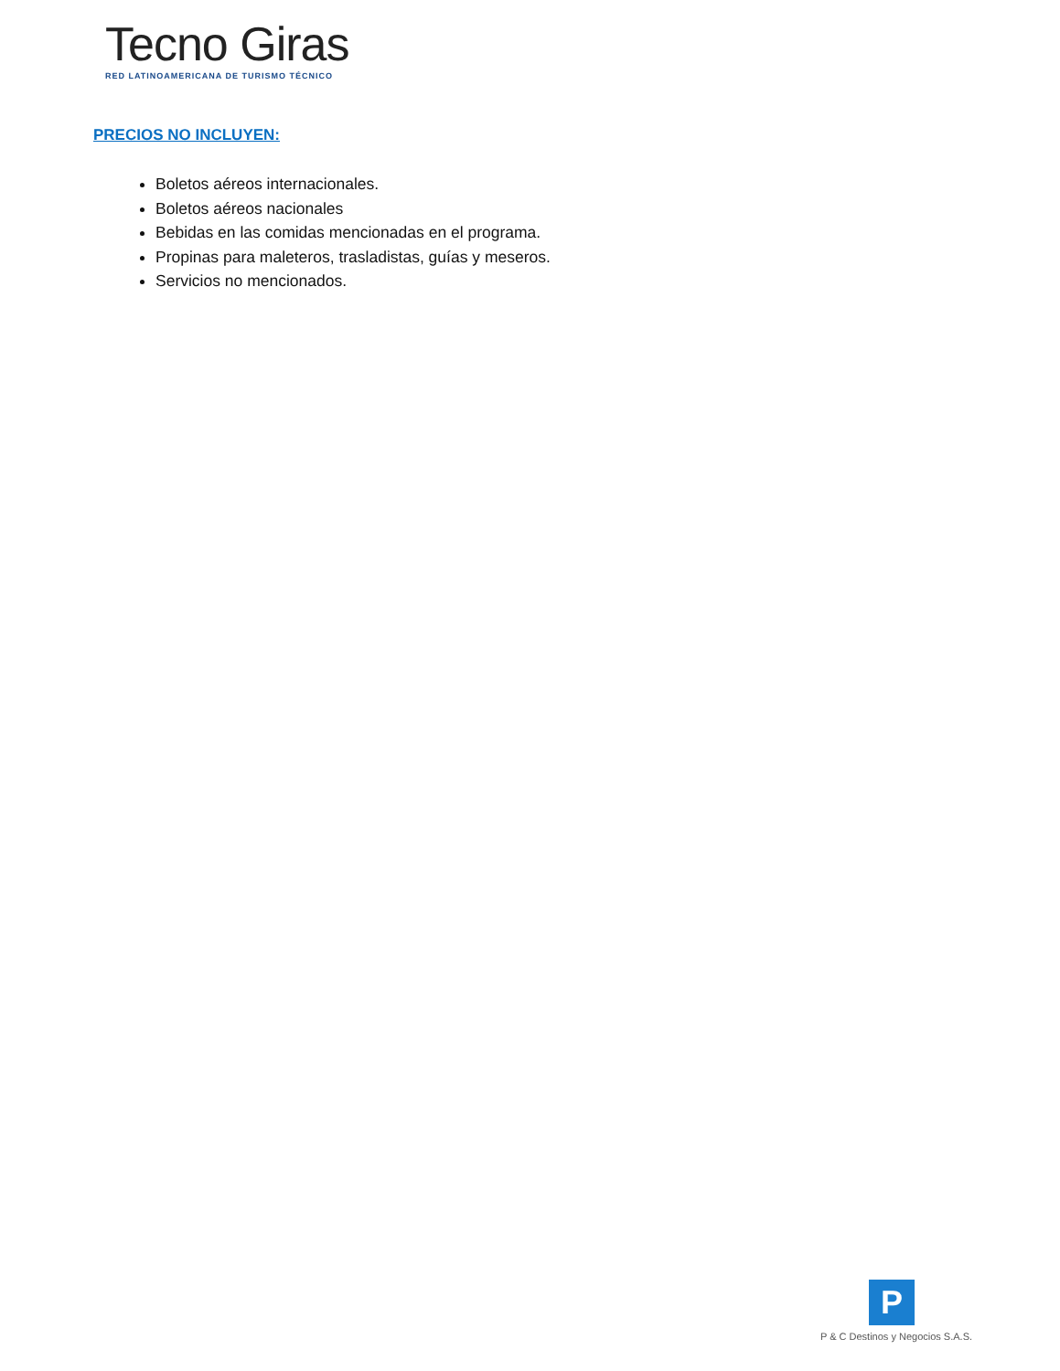Tecno Giras
RED LATINOAMERICANA DE TURISMO TÉCNICO
PRECIOS NO INCLUYEN:
Boletos aéreos internacionales.
Boletos aéreos nacionales
Bebidas en las comidas mencionadas en el programa.
Propinas para maleteros, trasladistas, guías y meseros.
Servicios no mencionados.
P
P & C Destinos y Negocios S.A.S.